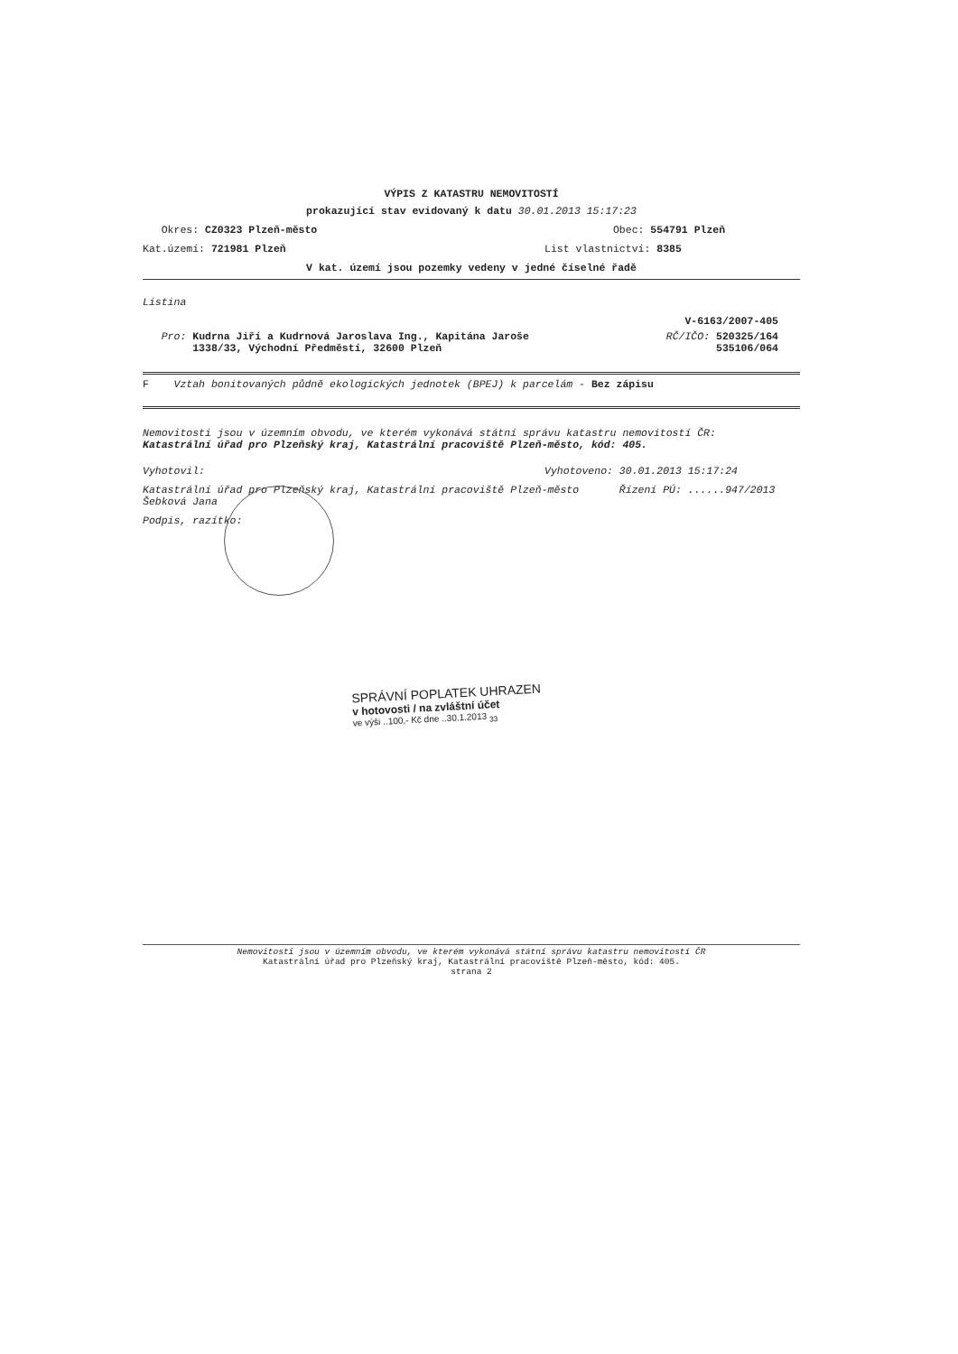VÝPIS Z KATASTRU NEMOVITOSTÍ
prokazující stav evidovaný k datu 30.01.2013 15:17:23
Okres: CZ0323 Plzeň-město Obec: 554791 Plzeň
Kat.území: 721981 Plzeň List vlastnictví: 8385
V kat. území jsou pozemky vedeny v jedné číselné řadě
Listina
V-6163/2007-405
Pro: Kudrna Jiří a Kudrnová Jaroslava Ing., Kapitána Jaroše
1338/33, Východní Předměstí, 32600 Plzeň RČ/IČO: 520325/164
535106/064
F Vztah bonitovaných půdně ekologických jednotek (BPEJ) k parcelám - Bez zápisu
Nemovitosti jsou v územním obvodu, ve kterém vykonává státní správu katastru nemovitostí ČR:
Katastrální úřad pro Plzeňský kraj, Katastrální pracoviště Plzeň-město, kód: 405.
Vyhotovil: Vyhotoveno: 30.01.2013 15:17:24
Katastrální úřad pro Plzeňský kraj, Katastrální pracoviště Plzeň-město
Šebková Jana Řízení PÚ: ......947/2013
Podpis, razítko:
SPRÁVNÍ POPLATEK UHRAZEN
v hotovosti / na zvláštní účet
ve výši ..100,- Kč dne ..30.1.2013 <sub>33</sub>
Nemovitosti jsou v územním obvodu, ve kterém vykonává státní správu katastru nemovitostí ČR
Katastrální úřad pro Plzeňský kraj, Katastrální pracoviště Plzeň-město, kód: 405.
strana 2